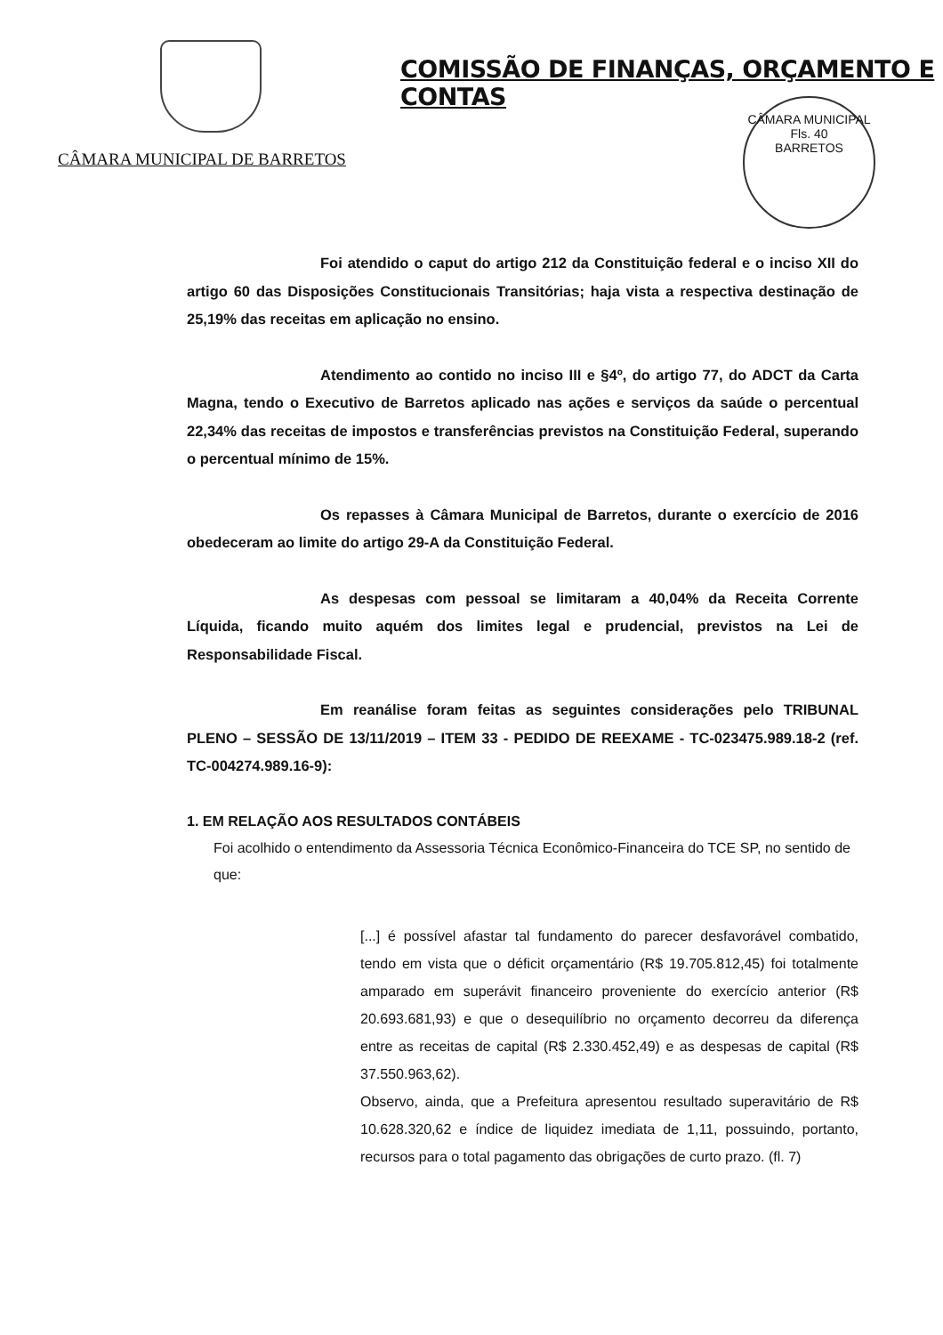COMISSÃO DE FINANÇAS, ORÇAMENTO E CONTAS
CÂMARA MUNICIPAL DE BARRETOS
CÂMARA MUNICIPAL
Fls. 40
BARRETOS
Foi atendido o caput do artigo 212 da Constituição federal e o inciso XII do artigo 60 das Disposições Constitucionais Transitórias; haja vista a respectiva destinação de 25,19% das receitas em aplicação no ensino.
Atendimento ao contido no inciso III e §4º, do artigo 77, do ADCT da Carta Magna, tendo o Executivo de Barretos aplicado nas ações e serviços da saúde o percentual 22,34% das receitas de impostos e transferências previstos na Constituição Federal, superando o percentual mínimo de 15%.
Os repasses à Câmara Municipal de Barretos, durante o exercício de 2016 obedeceram ao limite do artigo 29-A da Constituição Federal.
As despesas com pessoal se limitaram a 40,04% da Receita Corrente Líquida, ficando muito aquém dos limites legal e prudencial, previstos na Lei de Responsabilidade Fiscal.
Em reanálise foram feitas as seguintes considerações pelo TRIBUNAL PLENO – SESSÃO DE 13/11/2019 – ITEM 33 - PEDIDO DE REEXAME - TC-023475.989.18-2 (ref. TC-004274.989.16-9):
1. EM RELAÇÃO AOS RESULTADOS CONTÁBEIS
Foi acolhido o entendimento da Assessoria Técnica Econômico-Financeira do TCE SP, no sentido de que:
[...] é possível afastar tal fundamento do parecer desfavorável combatido, tendo em vista que o déficit orçamentário (R$ 19.705.812,45) foi totalmente amparado em superávit financeiro proveniente do exercício anterior (R$ 20.693.681,93) e que o desequilíbrio no orçamento decorreu da diferença entre as receitas de capital (R$ 2.330.452,49) e as despesas de capital (R$ 37.550.963,62).
Observo, ainda, que a Prefeitura apresentou resultado superavitário de R$ 10.628.320,62 e índice de liquidez imediata de 1,11, possuindo, portanto, recursos para o total pagamento das obrigações de curto prazo. (fl. 7)